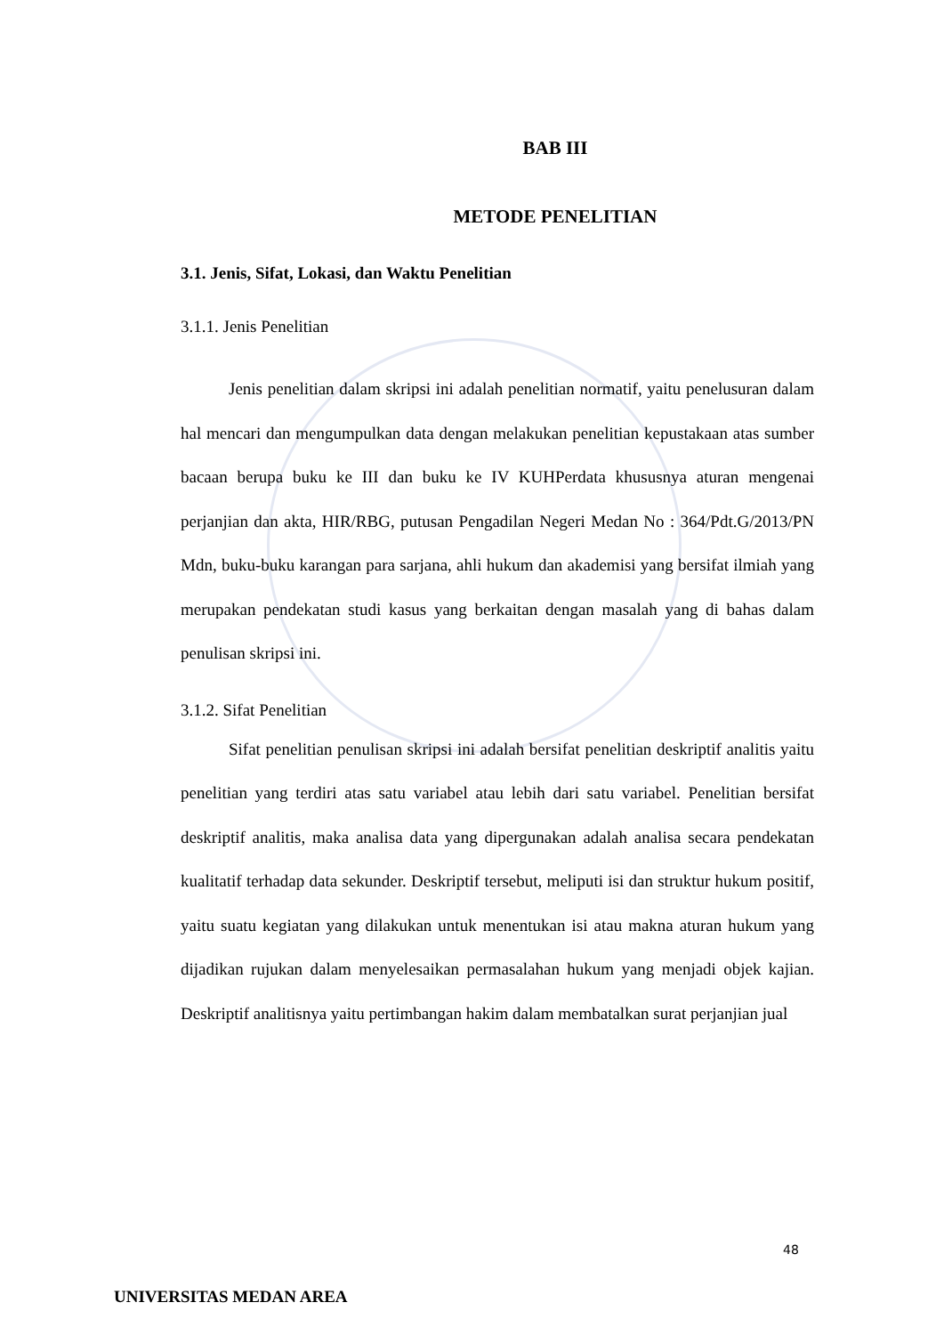BAB III
METODE PENELITIAN
3.1. Jenis, Sifat, Lokasi, dan Waktu Penelitian
3.1.1. Jenis Penelitian
Jenis penelitian dalam skripsi ini adalah penelitian normatif, yaitu penelusuran dalam hal mencari dan mengumpulkan data dengan melakukan penelitian kepustakaan atas sumber bacaan berupa buku ke III dan buku ke IV KUHPerdata khususnya aturan mengenai perjanjian dan akta, HIR/RBG, putusan Pengadilan Negeri Medan No : 364/Pdt.G/2013/PN Mdn, buku-buku karangan para sarjana, ahli hukum dan akademisi yang bersifat ilmiah yang merupakan pendekatan studi kasus yang berkaitan dengan masalah yang di bahas dalam penulisan skripsi ini.
3.1.2. Sifat Penelitian
Sifat penelitian penulisan skripsi ini adalah bersifat penelitian deskriptif analitis yaitu penelitian yang terdiri atas satu variabel atau lebih dari satu variabel. Penelitian bersifat deskriptif analitis, maka analisa data yang dipergunakan adalah analisa secara pendekatan kualitatif terhadap data sekunder. Deskriptif tersebut, meliputi isi dan struktur hukum positif, yaitu suatu kegiatan yang dilakukan untuk menentukan isi atau makna aturan hukum yang dijadikan rujukan dalam menyelesaikan permasalahan hukum yang menjadi objek kajian. Deskriptif analitisnya yaitu pertimbangan hakim dalam membatalkan surat perjanjian jual
48
UNIVERSITAS MEDAN AREA